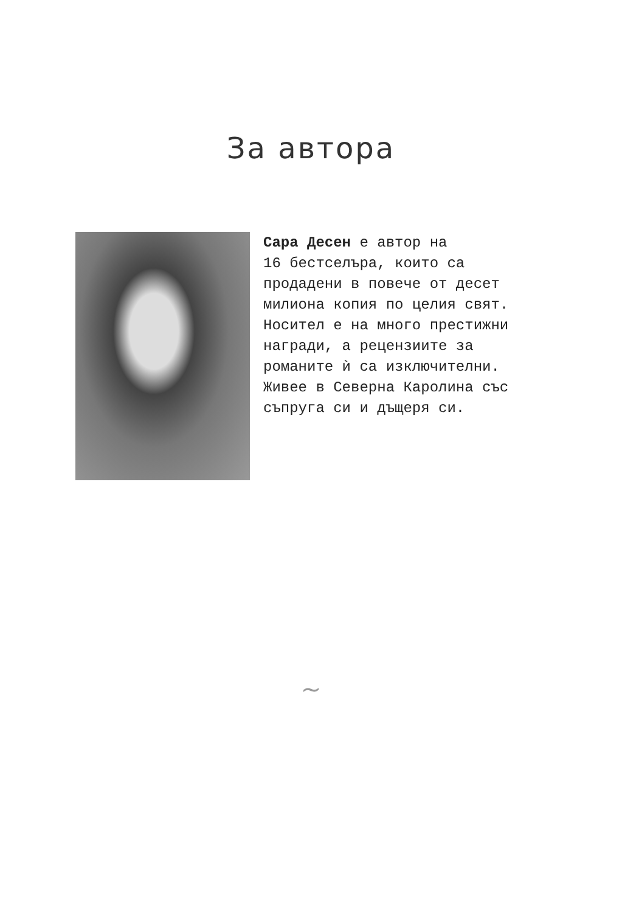За автора
Сара Десен е автор на
16 бестселъра, които са
продадени в повече от десет
милиона копия по целия свят.
Носител е на много престижни
награди, а рецензиите за
романите ѝ са изключителни.
Живее в Северна Каролина със
съпруга си и дъщеря си.
~